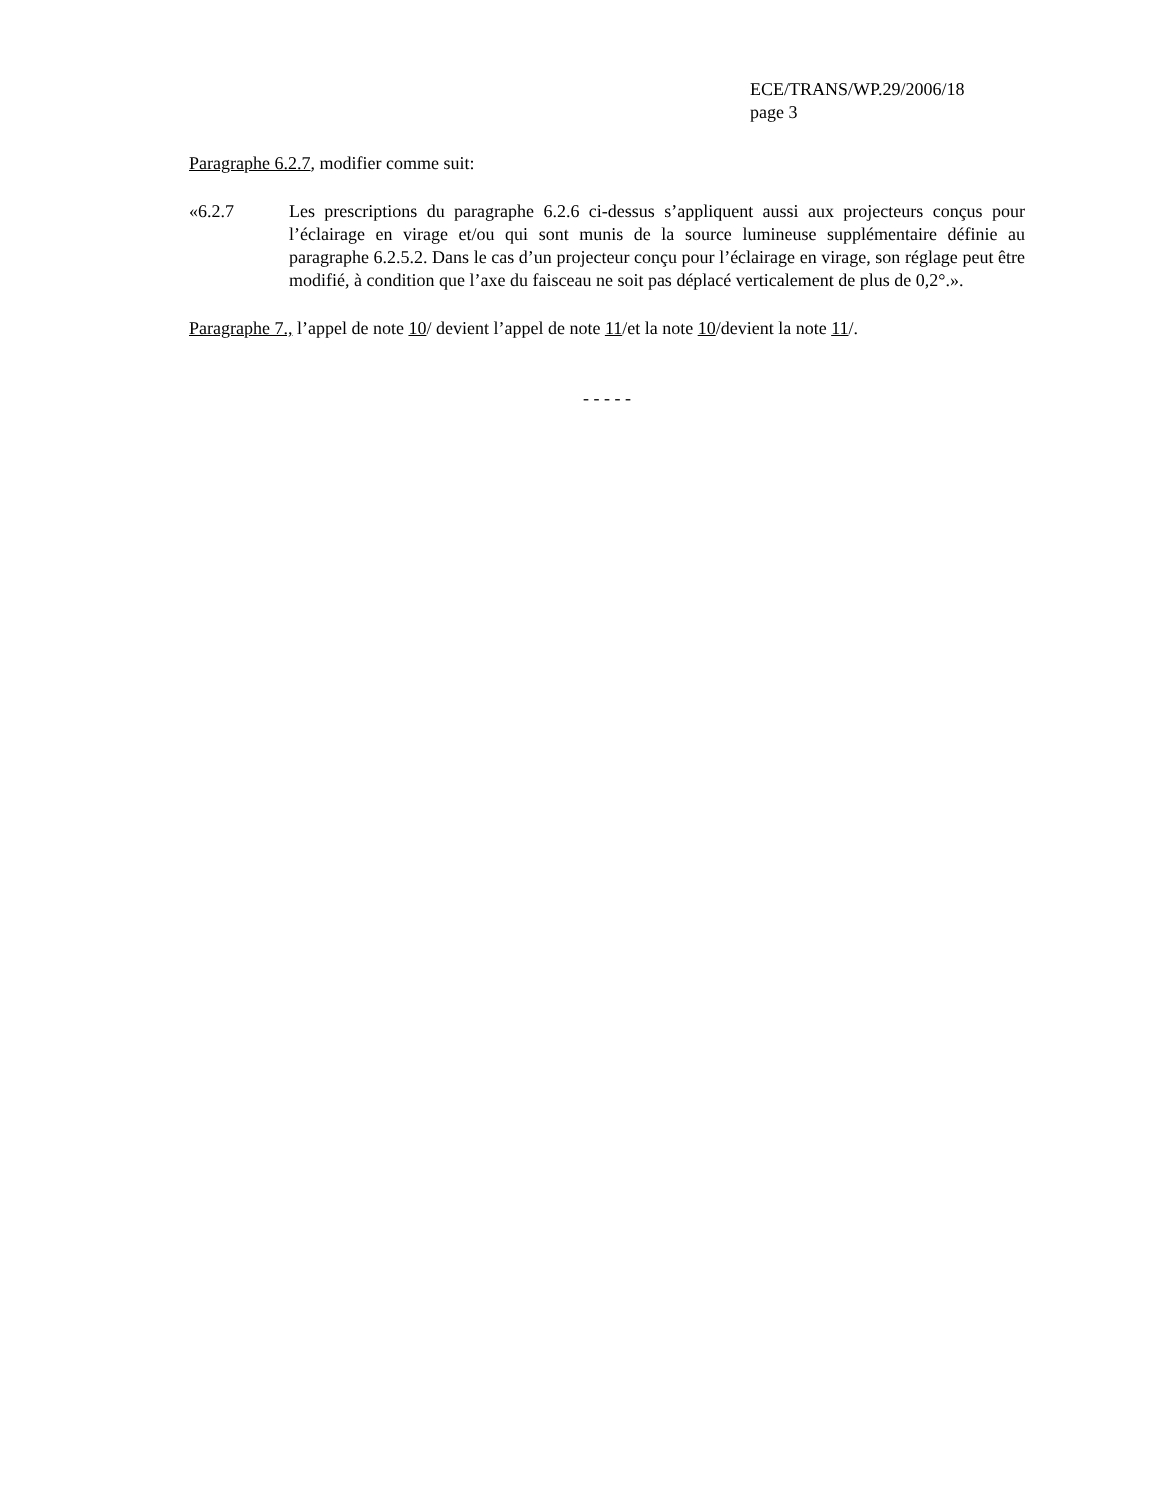ECE/TRANS/WP.29/2006/18
page 3
Paragraphe 6.2.7, modifier comme suit:
«6.2.7 Les prescriptions du paragraphe 6.2.6 ci-dessus s’appliquent aussi aux projecteurs conçus pour l’éclairage en virage et/ou qui sont munis de la source lumineuse supplémentaire définie au paragraphe 6.2.5.2. Dans le cas d’un projecteur conçu pour l’éclairage en virage, son réglage peut être modifié, à condition que l’axe du faisceau ne soit pas déplacé verticalement de plus de 0,2°.».
Paragraphe 7., l’appel de note 10/ devient l’appel de note 11/et la note 10/devient la note 11/.
- - - - -